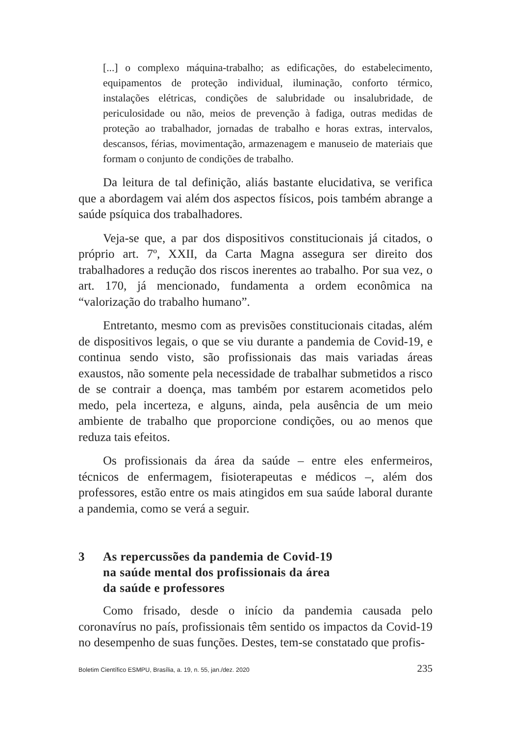[...] o complexo máquina-trabalho; as edificações, do estabelecimento, equipamentos de proteção individual, iluminação, conforto térmico, instalações elétricas, condições de salubridade ou insalubridade, de periculosidade ou não, meios de prevenção à fadiga, outras medidas de proteção ao trabalhador, jornadas de trabalho e horas extras, intervalos, descansos, férias, movimentação, armazenagem e manuseio de materiais que formam o conjunto de condições de trabalho.
Da leitura de tal definição, aliás bastante elucidativa, se verifica que a abordagem vai além dos aspectos físicos, pois também abrange a saúde psíquica dos trabalhadores.
Veja-se que, a par dos dispositivos constitucionais já citados, o próprio art. 7º, XXII, da Carta Magna assegura ser direito dos trabalhadores a redução dos riscos inerentes ao trabalho. Por sua vez, o art. 170, já mencionado, fundamenta a ordem econômica na “valorização do trabalho humano”.
Entretanto, mesmo com as previsões constitucionais citadas, além de dispositivos legais, o que se viu durante a pandemia de Covid-19, e continua sendo visto, são profissionais das mais variadas áreas exaustos, não somente pela necessidade de trabalhar submetidos a risco de se contrair a doença, mas também por estarem acometidos pelo medo, pela incerteza, e alguns, ainda, pela ausência de um meio ambiente de trabalho que proporcione condições, ou ao menos que reduza tais efeitos.
Os profissionais da área da saúde – entre eles enfermeiros, técnicos de enfermagem, fisioterapeutas e médicos –, além dos professores, estão entre os mais atingidos em sua saúde laboral durante a pandemia, como se verá a seguir.
3 As repercussões da pandemia de Covid-19
na saúde mental dos profissionais da área
da saúde e professores
Como frisado, desde o início da pandemia causada pelo coronavírus no país, profissionais têm sentido os impactos da Covid-19 no desempenho de suas funções. Destes, tem-se constatado que profis-
Boletim Científico ESMPU, Brasília, a. 19, n. 55, jan./dez. 2020 235